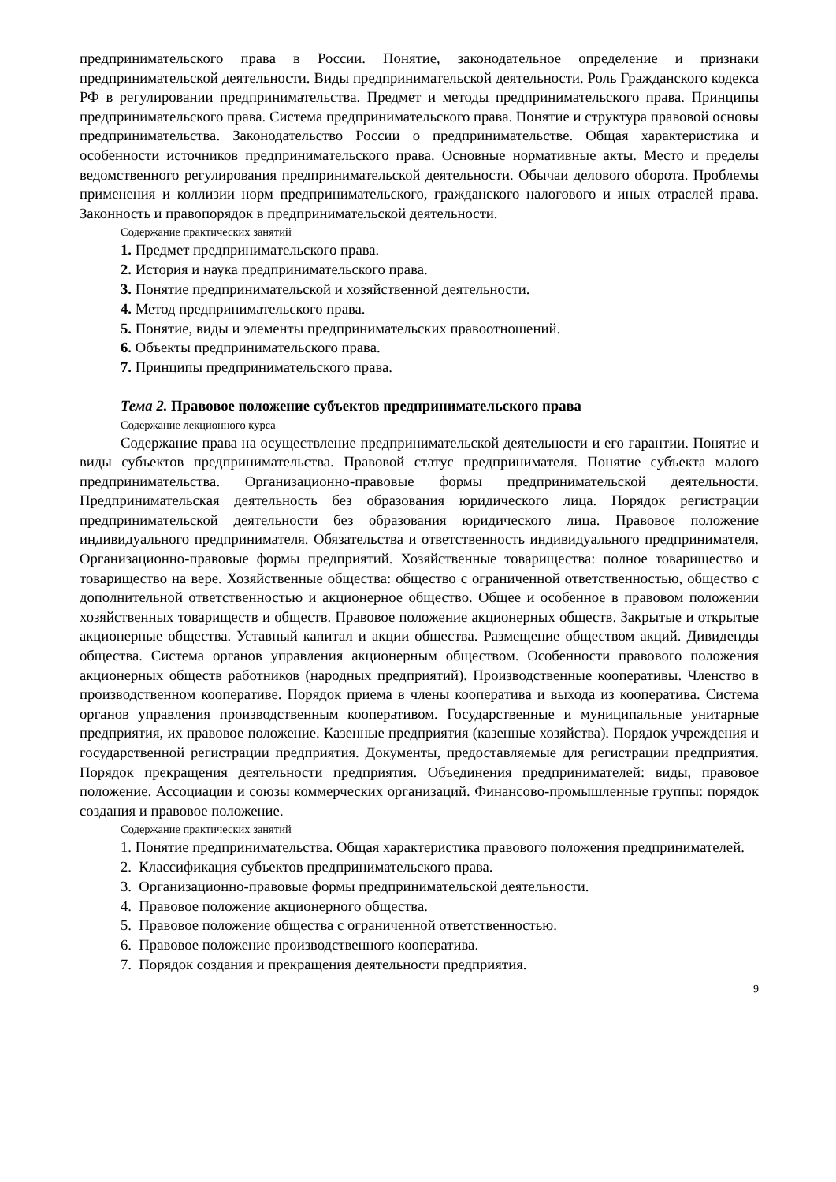предпринимательского права в России. Понятие, законодательное определение и признаки предпринимательской деятельности. Виды предпринимательской деятельности. Роль Гражданского кодекса РФ в регулировании предпринимательства. Предмет и методы предпринимательского права. Принципы предпринимательского права. Система предпринимательского права. Понятие и структура правовой основы предпринимательства. Законодательство России о предпринимательстве. Общая характеристика и особенности источников предпринимательского права. Основные нормативные акты. Место и пределы ведомственного регулирования предпринимательской деятельности. Обычаи делового оборота. Проблемы применения и коллизии норм предпринимательского, гражданского налогового и иных отраслей права. Законность и правопорядок в предпринимательской деятельности.
Содержание практических занятий
1. Предмет предпринимательского права.
2. История и наука предпринимательского права.
3. Понятие предпринимательской и хозяйственной деятельности.
4. Метод предпринимательского права.
5. Понятие, виды и элементы предпринимательских правоотношений.
6. Объекты предпринимательского права.
7. Принципы предпринимательского права.
Тема 2. Правовое положение субъектов предпринимательского права
Содержание лекционного курса
Содержание права на осуществление предпринимательской деятельности и его гарантии. Понятие и виды субъектов предпринимательства. Правовой статус предпринимателя. Понятие субъекта малого предпринимательства. Организационно-правовые формы предпринимательской деятельности. Предпринимательская деятельность без образования юридического лица. Порядок регистрации предпринимательской деятельности без образования юридического лица. Правовое положение индивидуального предпринимателя. Обязательства и ответственность индивидуального предпринимателя. Организационно-правовые формы предприятий. Хозяйственные товарищества: полное товарищество и товарищество на вере. Хозяйственные общества: общество с ограниченной ответственностью, общество с дополнительной ответственностью и акционерное общество. Общее и особенное в правовом положении хозяйственных товариществ и обществ. Правовое положение акционерных обществ. Закрытые и открытые акционерные общества. Уставный капитал и акции общества. Размещение обществом акций. Дивиденды общества. Система органов управления акционерным обществом. Особенности правового положения акционерных обществ работников (народных предприятий). Производственные кооперативы. Членство в производственном кооперативе. Порядок приема в члены кооператива и выхода из кооператива. Система органов управления производственным кооперативом. Государственные и муниципальные унитарные предприятия, их правовое положение. Казенные предприятия (казенные хозяйства). Порядок учреждения и государственной регистрации предприятия. Документы, предоставляемые для регистрации предприятия. Порядок прекращения деятельности предприятия. Объединения предпринимателей: виды, правовое положение. Ассоциации и союзы коммерческих организаций. Финансово-промышленные группы: порядок создания и правовое положение.
Содержание практических занятий
1. Понятие предпринимательства. Общая характеристика правового положения предпринимателей.
2. Классификация субъектов предпринимательского права.
3. Организационно-правовые формы предпринимательской деятельности.
4. Правовое положение акционерного общества.
5. Правовое положение общества с ограниченной ответственностью.
6. Правовое положение производственного кооператива.
7. Порядок создания и прекращения деятельности предприятия.
9